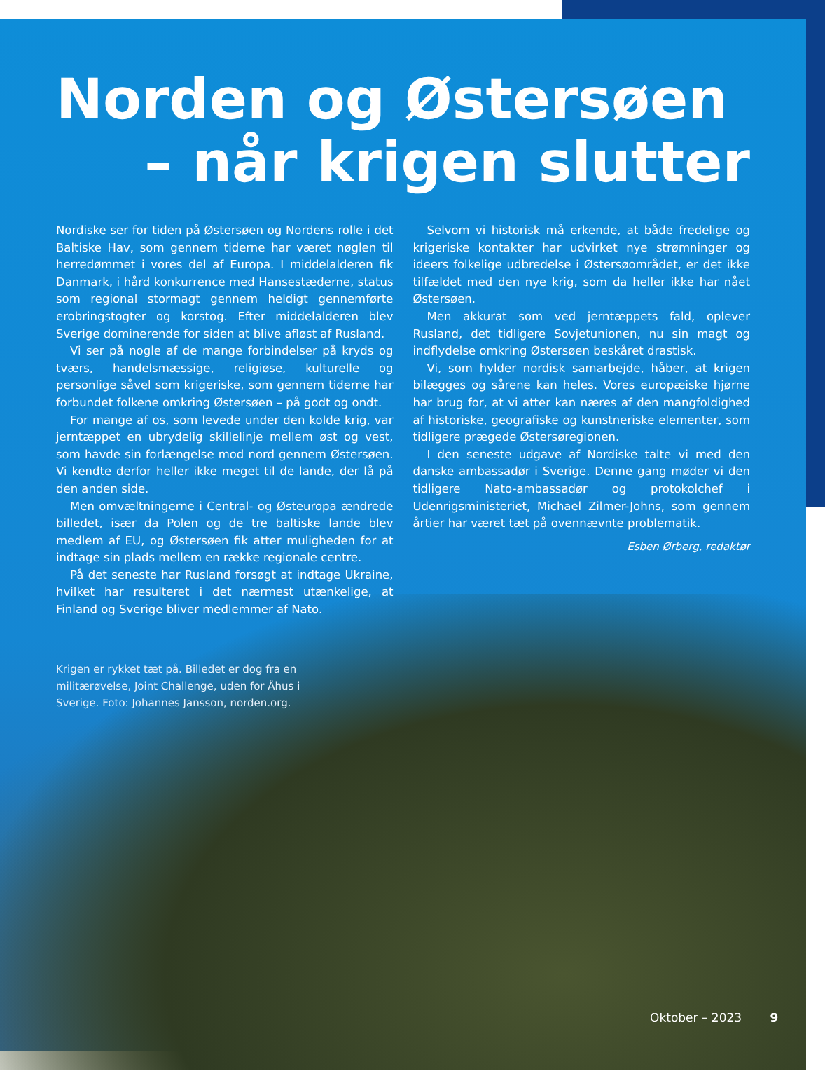Norden og Østersøen
– når krigen slutter
Nordiske ser for tiden på Østersøen og Nordens rolle i det Baltiske Hav, som gennem tiderne har været nøglen til herredømmet i vores del af Europa. I middelalderen fik Danmark, i hård konkurrence med Hansestæderne, status som regional stormagt gennem heldigt gennemførte erobringstogter og korstog. Efter middelalderen blev Sverige dominerende for siden at blive afløst af Rusland.
Vi ser på nogle af de mange forbindelser på kryds og tværs, handelsmæssige, religiøse, kulturelle og personlige såvel som krigeriske, som gennem tiderne har forbundet folkene omkring Østersøen – på godt og ondt.
For mange af os, som levede under den kolde krig, var jerntæppet en ubrydelig skillelinje mellem øst og vest, som havde sin forlængelse mod nord gennem Østersøen. Vi kendte derfor heller ikke meget til de lande, der lå på den anden side.
Men omvæltningerne i Central- og Østeuropa ændrede billedet, især da Polen og de tre baltiske lande blev medlem af EU, og Østersøen fik atter muligheden for at indtage sin plads mellem en række regionale centre.
På det seneste har Rusland forsøgt at indtage Ukraine, hvilket har resulteret i det nærmest utænkelige, at Finland og Sverige bliver medlemmer af Nato.
Selvom vi historisk må erkende, at både fredelige og krigeriske kontakter har udvirket nye strømninger og ideers folkelige udbredelse i Østersøområdet, er det ikke tilfældet med den nye krig, som da heller ikke har nået Østersøen.
Men akkurat som ved jerntæppets fald, oplever Rusland, det tidligere Sovjetunionen, nu sin magt og indflydelse omkring Østersøen beskåret drastisk.
Vi, som hylder nordisk samarbejde, håber, at krigen bilægges og sårene kan heles. Vores europæiske hjørne har brug for, at vi atter kan næres af den mangfoldighed af historiske, geografiske og kunstneriske elementer, som tidligere prægede Østersøregionen.
I den seneste udgave af Nordiske talte vi med den danske ambassadør i Sverige. Denne gang møder vi den tidligere Nato-ambassadør og protokolchef i Udenrigsministeriet, Michael Zilmer-Johns, som gennem årtier har været tæt på ovennævnte problematik.
Esben Ørberg, redaktør
Krigen er rykket tæt på. Billedet er dog fra en militærøvelse, Joint Challenge, uden for Åhus i Sverige. Foto: Johannes Jansson, norden.org.
Oktober – 2023 9